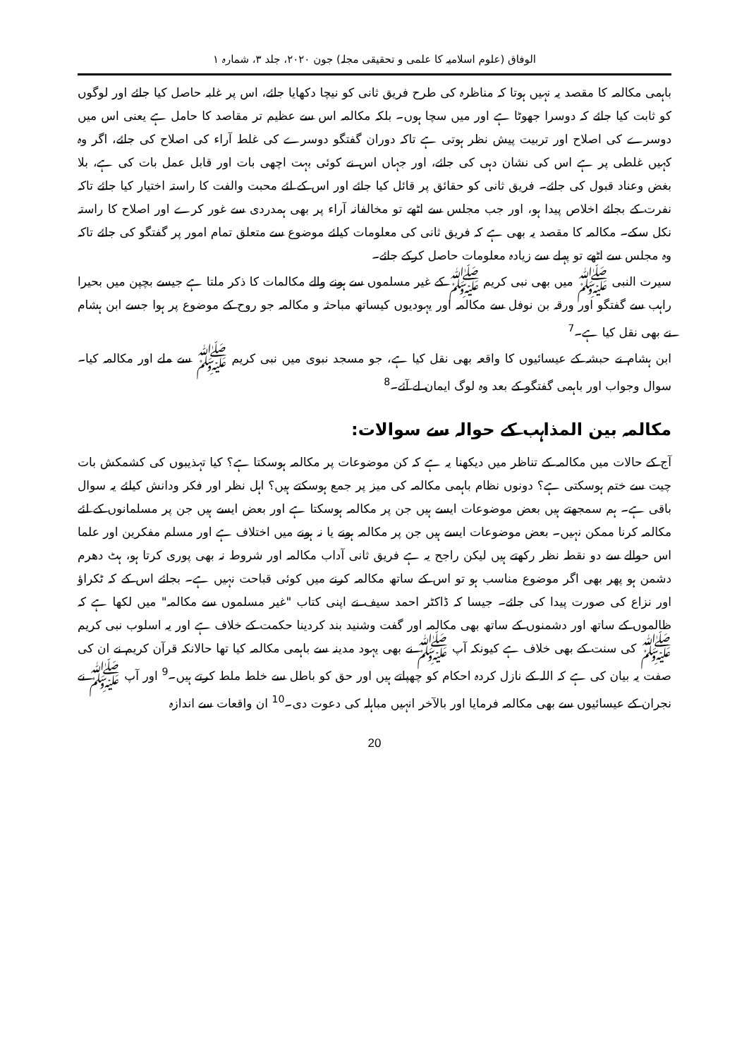الوفاق (علوم اسلامیہ کا علمی و تحقیقی مجلہ) جون ۲۰۲۰، جلد ۳، شمارہ ۱
باہمی مکالمہ کا مقصد یہ نہیں ہوتا کہ مناظرہ کی طرح فریق ثانی کو نیچا دکھایا جائے، اس پر غلبہ حاصل کیا جائے اور لوگوں کو ثابت کیا جائے کہ دوسرا جھوٹا ہے اور میں سچا ہوں۔ بلکہ مکالمہ اس سے عظیم تر مقاصد کا حامل ہے یعنی اس میں دوسرے کی اصلاح اور تربیت پیش نظر ہوتی ہے تاکہ دوران گفتگو دوسرے کی غلط آراء کی اصلاح کی جائے، اگر وہ کہیں غلطی پر ہے اس کی نشان دہی کی جائے، اور جہاں اس نے کوئی بہت اچھی بات اور قابل عمل بات کی ہے، بلا بغض وعناد قبول کی جائے۔ فریق ثانی کو حقائق پر قائل کیا جائے اور اس کے لئے محبت والفت کا راستہ اختیار کیا جائے تاکہ نفرت کے بجائے اخلاص پیدا ہو، اور جب مجلس سے اٹھے تو مخالفانہ آراء پر بھی ہمدردی سے غور کرے اور اصلاح کا راستہ نکل سکے۔ مکالمہ کا مقصد یہ بھی ہے کہ فریق ثانی کی معلومات کیلئے موضوع سے متعلق تمام امور پر گفتگو کی جائے تاکہ وہ مجلس سے اٹھے تو پہلے سے زیادہ معلومات حاصل کرکے جائے۔
سیرت النبی ﷺ میں بھی نبی کریم ﷺ کے غیر مسلموں سے ہونے والے مکالمات کا ذکر ملتا ہے جیسے بچپن میں بحیرا راہب سے گفتگو اور ورقہ بن نوفل سے مکالمہ اور یہودیوں کیساتھ مباحثہ و مکالمہ جو روح کے موضوع پر ہوا جسے ابن ہشام نے بھی نقل کیا ہے۔<sup>7</sup>
ابن ہشام نے حبشہ کے عیسائیوں کا واقعہ بھی نقل کیا ہے، جو مسجد نبوی میں نبی کریم ﷺ سے ملے اور مکالمہ کیا۔ سوال وجواب اور باہمی گفتگو کے بعد وہ لوگ ایمان لے آئے۔<sup>8</sup>
مکالمہ بین المذاہب کے حوالہ سے سوالات:
آج کے حالات میں مکالمہ کے تناظر میں دیکھنا یہ ہے کہ کن موضوعات پر مکالمہ ہوسکتا ہے؟ کیا تہذیبوں کی کشمکش بات چیت سے ختم ہوسکتی ہے؟ دونوں نظام باہمی مکالمہ کی میز پر جمع ہوسکتے ہیں؟ اہل نظر اور فکر ودانش کیلئے یہ سوال باقی ہے۔ ہم سمجھتے ہیں بعض موضوعات ایسے ہیں جن پر مکالمہ ہوسکتا ہے اور بعض ایسے ہیں جن پر مسلمانوں کے لئے مکالمہ کرنا ممکن نہیں۔ بعض موضوعات ایسے ہیں جن پر مکالمہ ہونے یا نہ ہونے میں اختلاف ہے اور مسلم مفکرین اور علما اس حوالے سے دو نقطہ نظر رکھتے ہیں لیکن راجح یہ ہے فریق ثانی آداب مکالمہ اور شروط نہ بھی پوری کرتا ہو، ہٹ دھرم دشمن ہو پھر بھی اگر موضوع مناسب ہو تو اس کے ساتھ مکالمہ کرنے میں کوئی قباحت نہیں ہے۔ بجائے اس کے کہ ٹکراؤ اور نزاع کی صورت پیدا کی جائے۔ جیسا کہ ڈاکٹر احمد سیف نے اپنی کتاب "غیر مسلموں سے مکالمہ" میں لکھا ہے کہ ظالموں کے ساتھ اور دشمنوں کے ساتھ بھی مکالمہ اور گفت وشنید بند کردینا حکمت کے خلاف ہے اور یہ اسلوب نبی کریم ﷺ کی سنت کے بھی خلاف ہے کیونکہ آپ ﷺ نے بھی یہود مدینہ سے باہمی مکالمہ کیا تھا حالانکہ قرآن کریم نے ان کی صفت یہ بیان کی ہے کہ اللہ کے نازل کردہ احکام کو چھپاتے ہیں اور حق کو باطل سے خلط ملط کرتے ہیں۔<sup>9</sup> اور آپ ﷺ نے نجران کے عیسائیوں سے بھی مکالمہ فرمایا اور بالآخر انہیں مباہلہ کی دعوت دی۔<sup>10</sup> ان واقعات سے اندازہ
20